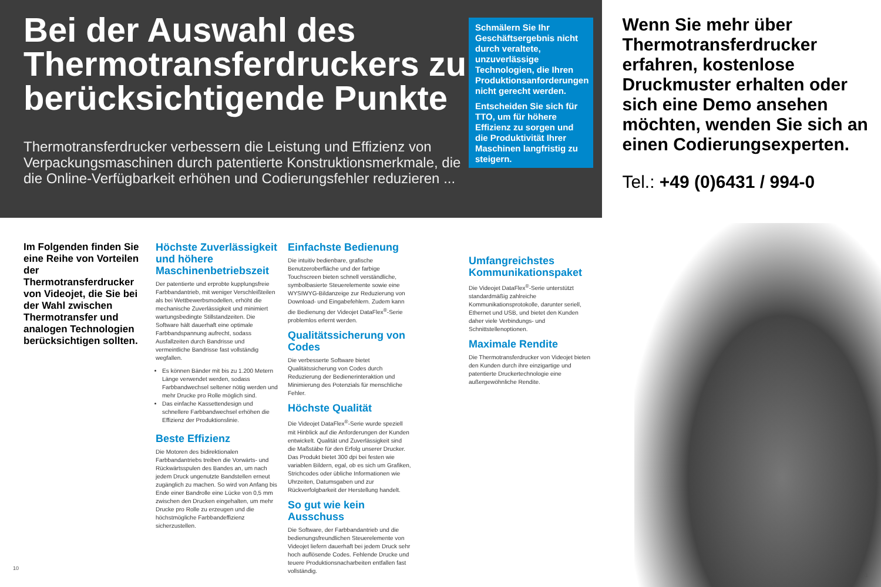Bei der Auswahl des Thermotransferdruckers zu berücksichtigende Punkte
Thermotransferdrucker verbessern die Leistung und Effizienz von Verpackungsmaschinen durch patentierte Konstruktionsmerkmale, die die Online-Verfügbarkeit erhöhen und Codierungsfehler reduzieren ...
Im Folgenden finden Sie eine Reihe von Vorteilen der Thermotransferdrucker von Videojet, die Sie bei der Wahl zwischen Thermotransfer und analogen Technologien berücksichtigen sollten.
Höchste Zuverlässigkeit und höhere Maschinenbetriebszeit
Der patentierte und erprobte kupplungsfreie Farbbandantrieb, mit weniger Verschleißteilen als bei Wettbewerbsmodellen, erhöht die mechanische Zuverlässigkeit und minimiert wartungsbedingte Stillstandzeiten. Die Software hält dauerhaft eine optimale Farbbandspannung aufrecht, sodass Ausfallzeiten durch Bandrisse und vermeintliche Bandrisse fast vollständig wegfallen.
Es können Bänder mit bis zu 1.200 Metern Länge verwendet werden, sodass Farbbandwechsel seltener nötig werden und mehr Drucke pro Rolle möglich sind.
Das einfache Kassettendesign und schnellere Farbbandwechsel erhöhen die Effizienz der Produktionslinie.
Beste Effizienz
Die Motoren des bidirektionalen Farbbandantriebs treiben die Vorwärts- und Rückwärtsspulen des Bandes an, um nach jedem Druck ungenutzte Bandstellen erneut zugänglich zu machen. So wird von Anfang bis Ende einer Bandrolle eine Lücke von 0,5 mm zwischen den Drucken eingehalten, um mehr Drucke pro Rolle zu erzeugen und die höchstmögliche Farbbandeffizienz sicherzustellen.
Einfachste Bedienung
Die intuitiv bedienbare, grafische Benutzeroberfläche und der farbige Touchscreen bieten schnell verständliche, symbolbasierte Steuerelemente sowie eine WYSIWYG-Bildanzeige zur Reduzierung von Download- und Eingabefehlern. Zudem kann die Bedienung der Videojet DataFlex<sup>®</sup>-Serie problemlos erlernt werden.
Qualitätssicherung von Codes
Die verbesserte Software bietet Qualitätssicherung von Codes durch Reduzierung der Bedienerinteraktion und Minimierung des Potenzials für menschliche Fehler.
Höchste Qualität
Die Videojet DataFlex<sup>®</sup>-Serie wurde speziell mit Hinblick auf die Anforderungen der Kunden entwickelt. Qualität und Zuverlässigkeit sind die Maßstäbe für den Erfolg unserer Drucker. Das Produkt bietet 300 dpi bei festen wie variablen Bildern, egal, ob es sich um Grafiken, Strichcodes oder übliche Informationen wie Uhrzeiten, Datumsgaben und zur Rückverfolgbarkeit der Herstellung handelt.
So gut wie kein Ausschuss
Die Software, der Farbbandantrieb und die bedienungsfreundlichen Steuerelemente von Videojet liefern dauerhaft bei jedem Druck sehr hoch auflösende Codes. Fehlende Drucke und teuere Produktionsnacharbeiten entfallen fast vollständig.
10
Schmälern Sie Ihr Geschäftsergebnis nicht durch veraltete, unzuverlässige Technologien, die Ihren Produktionsanforderungen nicht gerecht werden.
Entscheiden Sie sich für TTO, um für höhere Effizienz zu sorgen und die Produktivität Ihrer Maschinen langfristig zu steigern.
Umfangreichstes Kommunikationspaket
Die Videojet DataFlex<sup>®</sup>-Serie unterstützt standardmäßig zahlreiche Kommunikationsprotokolle, darunter seriell, Ethernet und USB, und bietet den Kunden daher viele Verbindungs- und Schnittstellenoptionen.
Maximale Rendite
Die Thermotransferdrucker von Videojet bieten den Kunden durch ihre einzigartige und patentierte Druckertechnologie eine außergewöhnliche Rendite.
Wenn Sie mehr über Thermotransferdrucker erfahren, kostenlose Druckmuster erhalten oder sich eine Demo ansehen möchten, wenden Sie sich an einen Codierungsexperten.
Tel.: +49 (0)6431 / 994-0
11